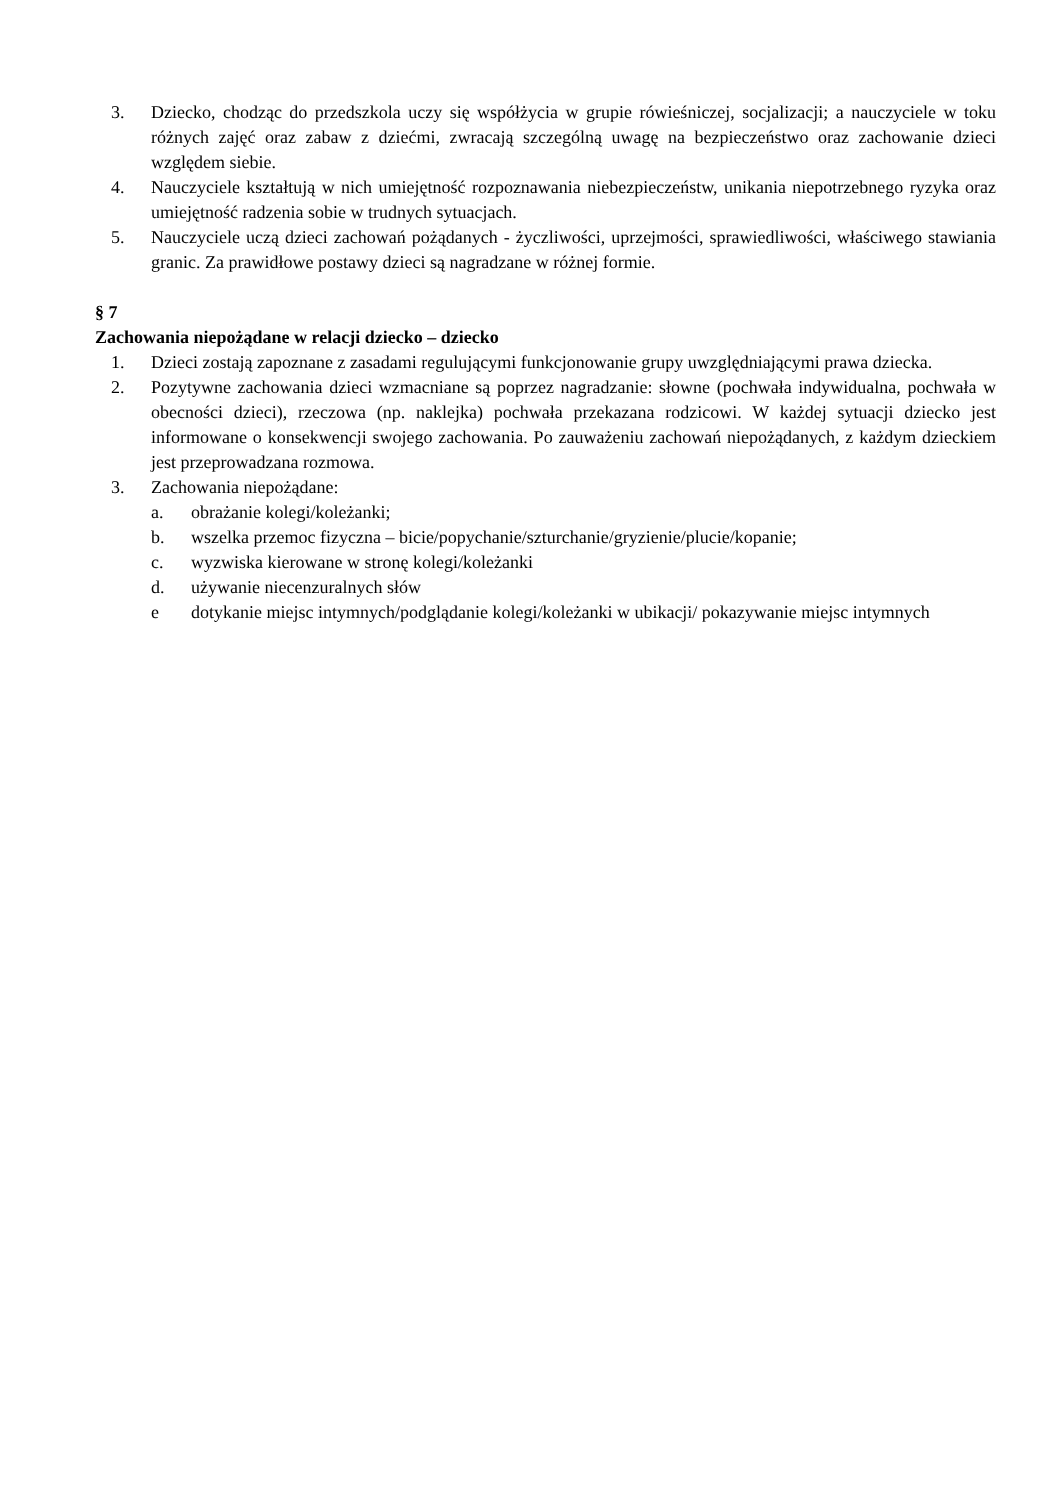3. Dziecko, chodząc do przedszkola uczy się współżycia w grupie rówieśniczej, socjalizacji; a nauczyciele w toku różnych zajęć oraz zabaw z dziećmi, zwracają szczególną uwagę na bezpieczeństwo oraz zachowanie dzieci względem siebie.
4. Nauczyciele kształtują w nich umiejętność rozpoznawania niebezpieczeństw, unikania niepotrzebnego ryzyka oraz umiejętność radzenia sobie w trudnych sytuacjach.
5. Nauczyciele uczą dzieci zachowań pożądanych - życzliwości, uprzejmości, sprawiedliwości, właściwego stawiania granic. Za prawidłowe postawy dzieci są nagradzane w różnej formie.
§ 7
Zachowania niepożądane w relacji dziecko – dziecko
1. Dzieci zostają zapoznane z zasadami regulującymi funkcjonowanie grupy uwzględniającymi prawa dziecka.
2. Pozytywne zachowania dzieci wzmacniane są poprzez nagradzanie: słowne (pochwała indywidualna, pochwała w obecności dzieci), rzeczowa (np. naklejka) pochwała przekazana rodzicowi. W każdej sytuacji dziecko jest informowane o konsekwencji swojego zachowania. Po zauważeniu zachowań niepożądanych, z każdym dzieckiem jest przeprowadzana rozmowa.
3. Zachowania niepożądane:
a. obrażanie kolegi/koleżanki;
b. wszelka przemoc fizyczna – bicie/popychanie/szturchanie/gryzienie/plucie/kopanie;
c. wyzwiska kierowane w stronę kolegi/koleżanki
d. używanie niecenzuralnych słów
e dotykanie miejsc intymnych/podglądanie kolegi/koleżanki w ubikacji/ pokazywanie miejsc intymnych